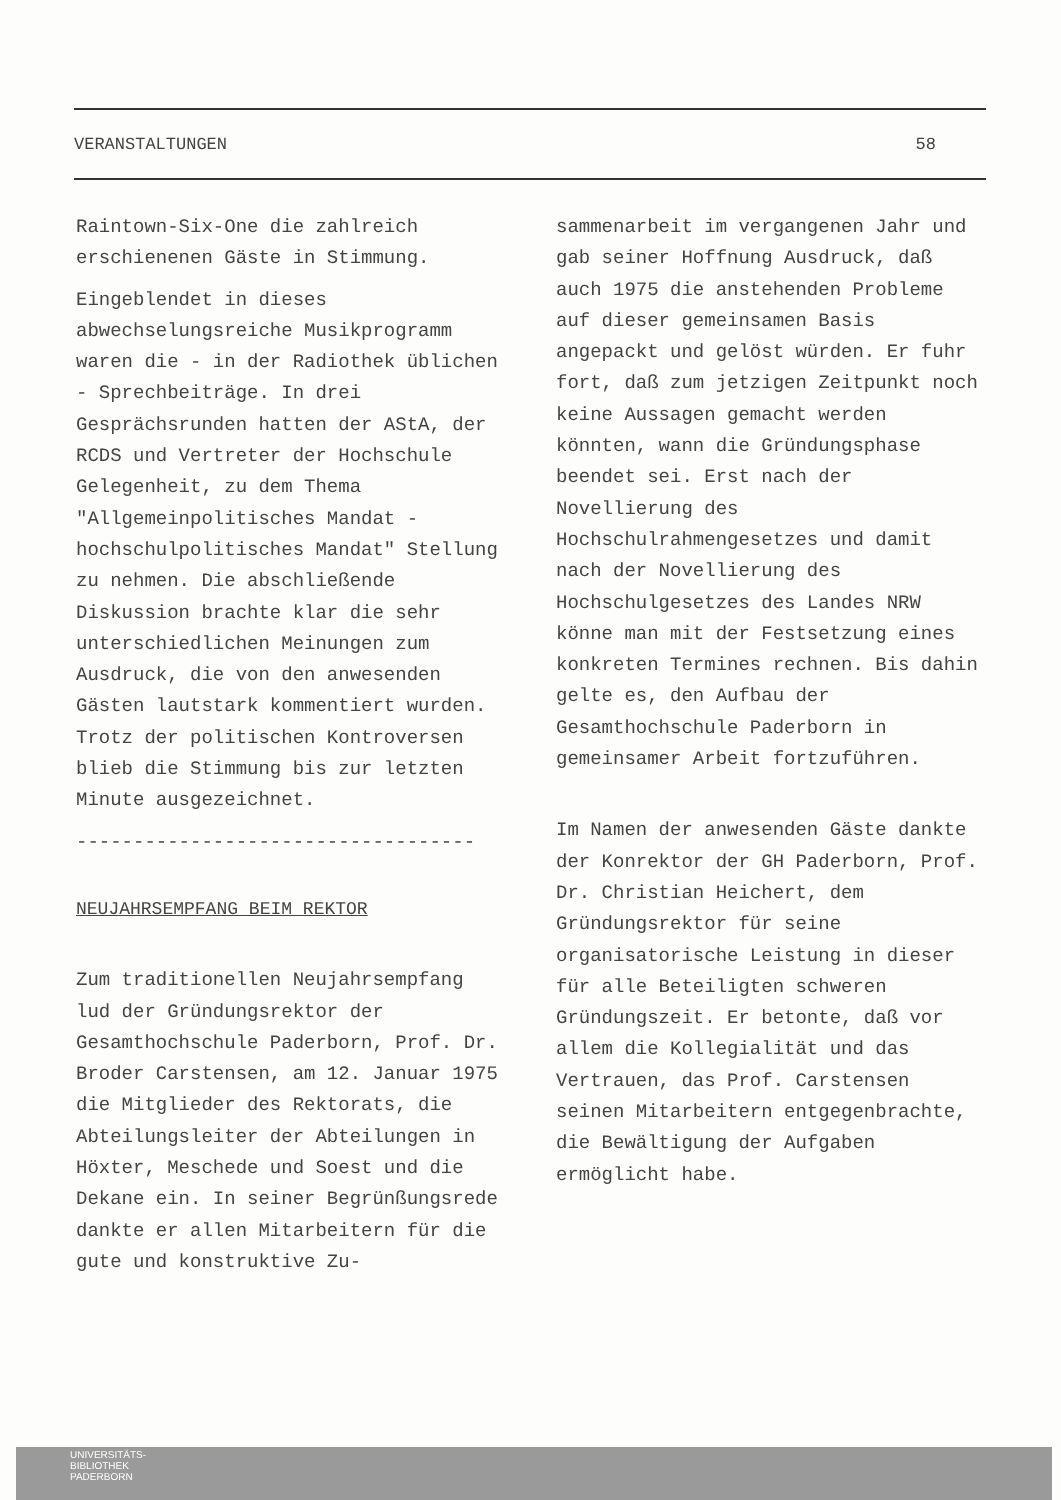VERANSTALTUNGEN 58
Raintown-Six-One die zahlreich erschienenen Gäste in Stimmung.
Eingeblendet in dieses abwechselungsreiche Musikprogramm waren die - in der Radiothek üblichen - Sprechbeiträge. In drei Gesprächsrunden hatten der AStA, der RCDS und Vertreter der Hochschule Gelegenheit, zu dem Thema "Allgemeinpolitisches Mandat - hochschulpolitisches Mandat" Stellung zu nehmen. Die abschließende Diskussion brachte klar die sehr unterschiedlichen Meinungen zum Ausdruck, die von den anwesenden Gästen lautstark kommentiert wurden. Trotz der politischen Kontroversen blieb die Stimmung bis zur letzten Minute ausgezeichnet.
-----------------------------------
NEUJAHRSEMPFANG BEIM REKTOR
Zum traditionellen Neujahrsempfang lud der Gründungsrektor der Gesamthochschule Paderborn, Prof. Dr. Broder Carstensen, am 12. Januar 1975 die Mitglieder des Rektorats, die Abteilungsleiter der Abteilungen in Höxter, Meschede und Soest und die Dekane ein. In seiner Begrünßungsrede dankte er allen Mitarbeitern für die gute und konstruktive Zu-
sammenarbeit im vergangenen Jahr und gab seiner Hoffnung Ausdruck, daß auch 1975 die anstehenden Probleme auf dieser gemeinsamen Basis angepackt und gelöst würden. Er fuhr fort, daß zum jetzigen Zeitpunkt noch keine Aussagen gemacht werden könnten, wann die Gründungsphase beendet sei. Erst nach der Novellierung des Hochschulrahmengesetzes und damit nach der Novellierung des Hochschulgesetzes des Landes NRW könne man mit der Festsetzung eines konkreten Termines rechnen. Bis dahin gelte es, den Aufbau der Gesamthochschule Paderborn in gemeinsamer Arbeit fortzuführen.
Im Namen der anwesenden Gäste dankte der Konrektor der GH Paderborn, Prof. Dr. Christian Heichert, dem Gründungsrektor für seine organisatorische Leistung in dieser für alle Beteiligten schweren Gründungszeit. Er betonte, daß vor allem die Kollegialität und das Vertrauen, das Prof. Carstensen seinen Mitarbeitern entgegenbrachte, die Bewältigung der Aufgaben ermöglicht habe.
UNIVERSITÄTS-
BIBLIOTHEK
PADERBORN